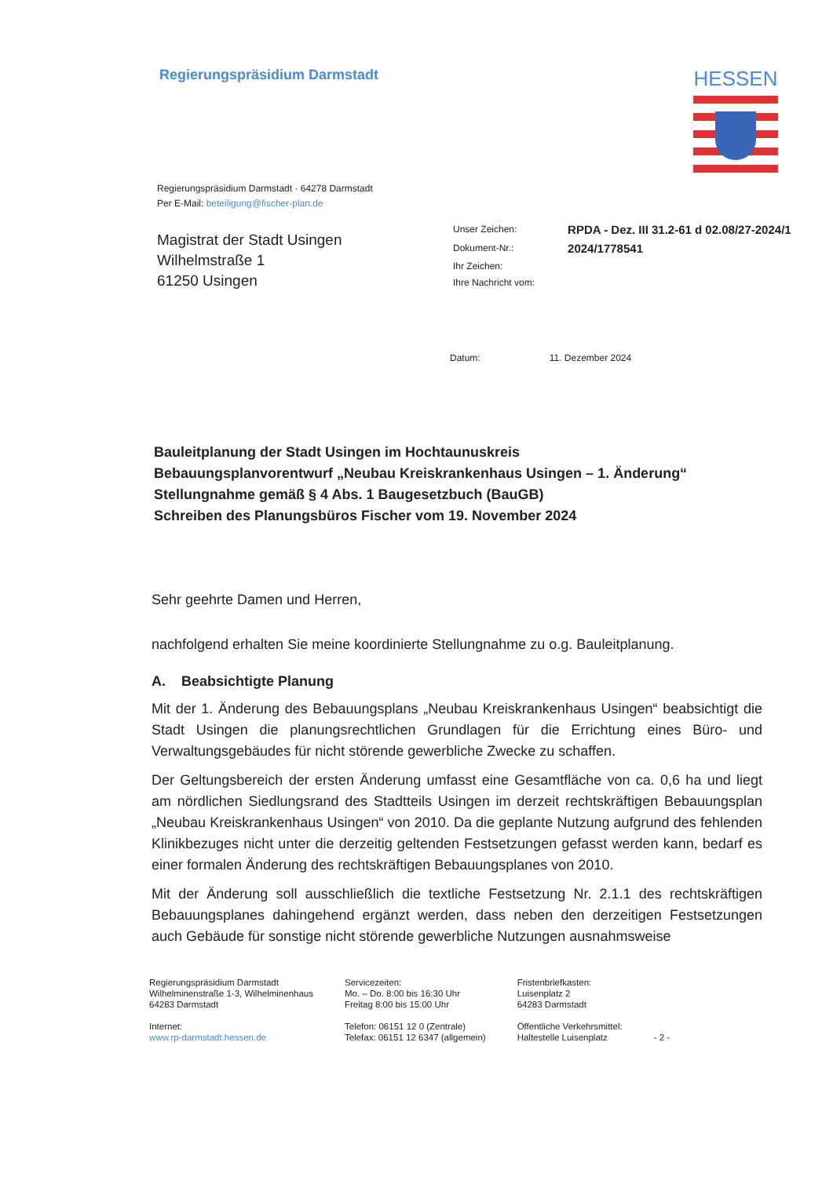Regierungspräsidium Darmstadt
HESSEN
Regierungspräsidium Darmstadt · 64278 Darmstadt
Per E-Mail: beteiligung@fischer-plan.de
Magistrat der Stadt Usingen
Wilhelmstraße 1
61250 Usingen
| Unser Zeichen: | RPDA - Dez. III 31.2-61 d 02.08/27-2024/1 |
| Dokument-Nr.: | 2024/1778541 |
| Ihr Zeichen: | |
| Ihre Nachricht vom: | |
Datum: 11. Dezember 2024
Bauleitplanung der Stadt Usingen im Hochtaunuskreis
Bebauungsplanvorentwurf „Neubau Kreiskrankenhaus Usingen – 1. Änderung“
Stellungnahme gemäß § 4 Abs. 1 Baugesetzbuch (BauGB)
Schreiben des Planungsbüros Fischer vom 19. November 2024
Sehr geehrte Damen und Herren,
nachfolgend erhalten Sie meine koordinierte Stellungnahme zu o.g. Bauleitplanung.
A. Beabsichtigte Planung
Mit der 1. Änderung des Bebauungsplans „Neubau Kreiskrankenhaus Usingen“ beabsichtigt die Stadt Usingen die planungsrechtlichen Grundlagen für die Errichtung eines Büro- und Verwaltungsgebäudes für nicht störende gewerbliche Zwecke zu schaffen.
Der Geltungsbereich der ersten Änderung umfasst eine Gesamtfläche von ca. 0,6 ha und liegt am nördlichen Siedlungsrand des Stadtteils Usingen im derzeit rechtskräftigen Bebauungsplan „Neubau Kreiskrankenhaus Usingen“ von 2010. Da die geplante Nutzung aufgrund des fehlenden Klinikbezuges nicht unter die derzeitig geltenden Festsetzungen gefasst werden kann, bedarf es einer formalen Änderung des rechtskräftigen Bebauungsplanes von 2010.
Mit der Änderung soll ausschließlich die textliche Festsetzung Nr. 2.1.1 des rechtskräftigen Bebauungsplanes dahingehend ergänzt werden, dass neben den derzeitigen Festsetzungen auch Gebäude für sonstige nicht störende gewerbliche Nutzungen ausnahmsweise
Regierungspräsidium Darmstadt
Wilhelminenstraße 1-3, Wilhelminenhaus
64283 Darmstadt
Internet:
www.rp-darmstadt.hessen.de
Servicezeiten:
Mo. – Do. 8:00 bis 16:30 Uhr
Freitag 8:00 bis 15:00 Uhr
Telefon: 06151 12 0 (Zentrale)
Telefax: 06151 12 6347 (allgemein)
Fristenbriefkasten:
Luisenplatz 2
64283 Darmstadt
Öffentliche Verkehrsmittel:
Haltestelle Luisenplatz
- 2 -